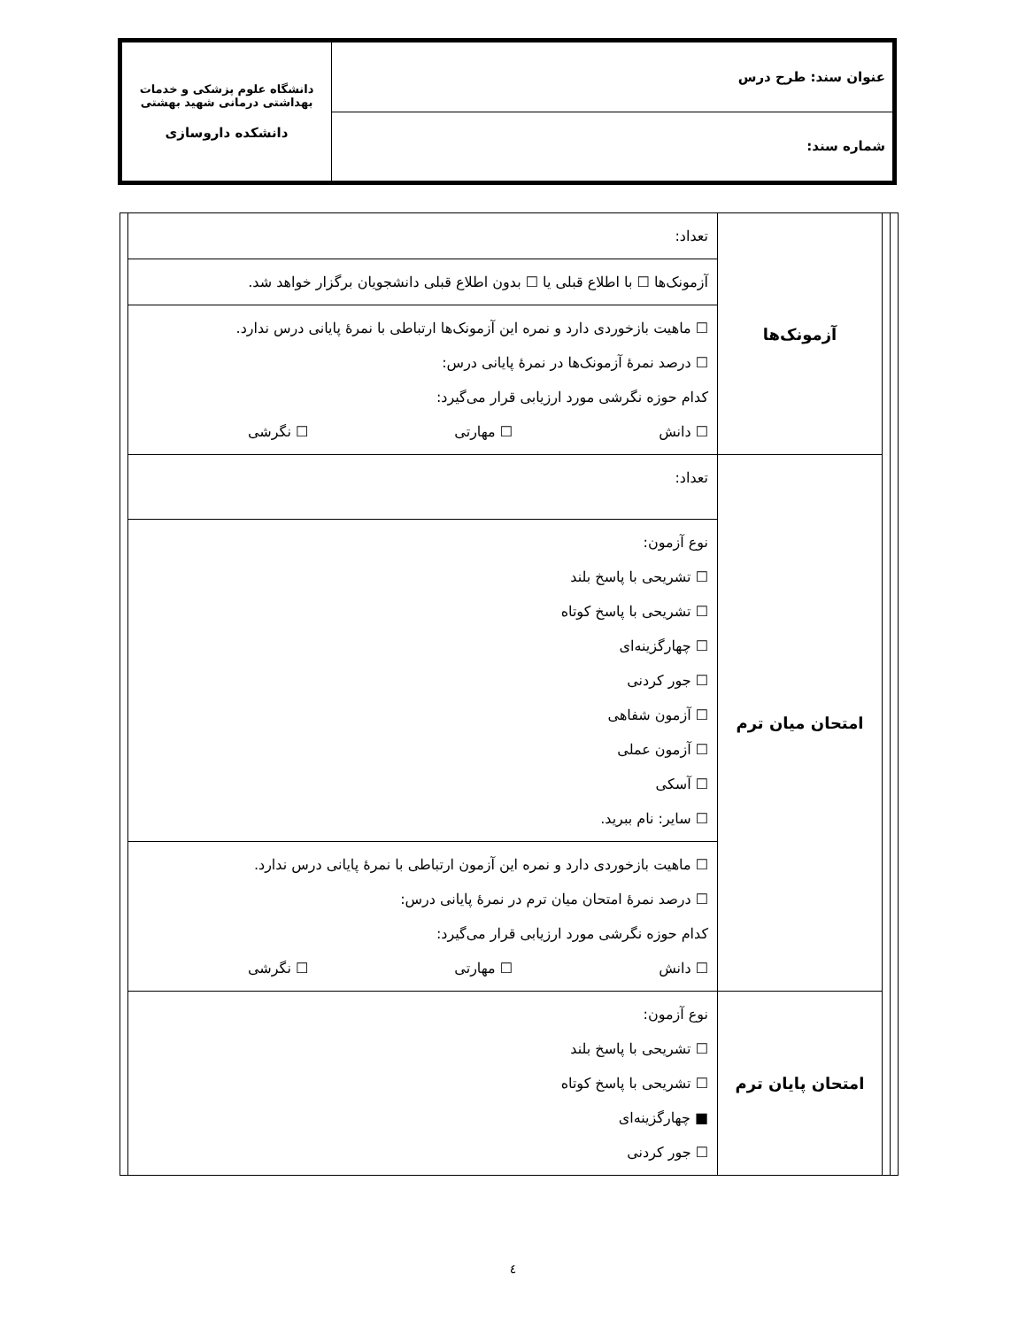| عنوان سند: طرح درس | دانشگاه علوم پزشکی و خدمات بهداشتی درمانی شهید بهشتی دانشکده داروسازی |
| شماره سند: | |
| | | آزمونک‌ها | تعداد: | |
| | | | آزمونک‌ها ☐ با اطلاع قبلی یا ☐ بدون اطلاع قبلی دانشجویان برگزار خواهد شد. | |
| | | | ☐ ماهیت بازخوردی دارد و نمره این آزمونک‌ها ارتباطی با نمرهٔ پایانی درس ندارد. ☐ درصد نمرهٔ آزمونک‌ها در نمرهٔ پایانی درس: کدام حوزه نگرشی مورد ارزیابی قرار می‌گیرد: ☐ دانش ☐ مهارتی ☐ نگرشی | |
| | | امتحان میان ترم | تعداد: | |
| | | | نوع آزمون: ☐ تشریحی با پاسخ بلند ☐ تشریحی با پاسخ کوتاه ☐ چهارگزینه‌ای ☐ جور کردنی ☐ آزمون شفاهی ☐ آزمون عملی ☐ آسکی ☐ سایر: نام ببرید. | |
| | | | ☐ ماهیت بازخوردی دارد و نمره این آزمون ارتباطی با نمرهٔ پایانی درس ندارد. ☐ درصد نمرهٔ امتحان میان ترم در نمرهٔ پایانی درس: کدام حوزه نگرشی مورد ارزیابی قرار می‌گیرد: ☐ دانش ☐ مهارتی ☐ نگرشی | |
| | | امتحان پایان ترم | نوع آزمون: ☐ تشریحی با پاسخ بلند ☐ تشریحی با پاسخ کوتاه ■ چهارگزینه‌ای ☐ جور کردنی | |
٤